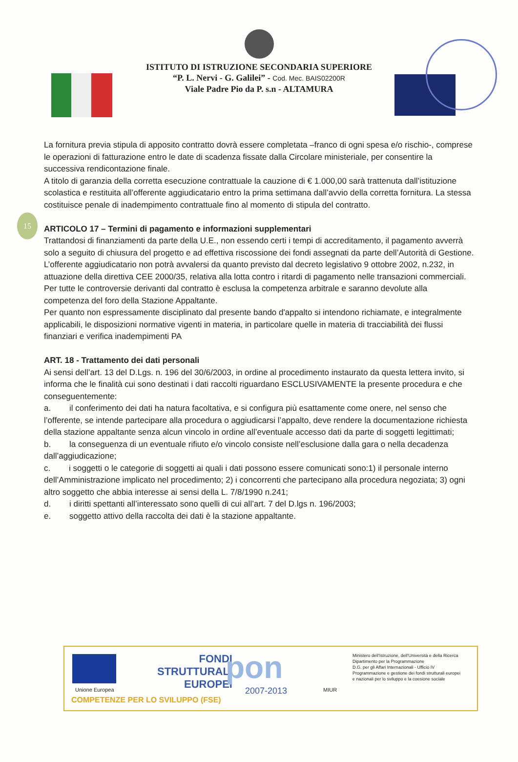ISTITUTO DI ISTRUZIONE SECONDARIA SUPERIORE
“P. L. Nervi - G. Galilei” - Cod. Mec. BAIS02200R
Viale Padre Pio da P. s.n - ALTAMURA
15
La fornitura previa stipula di apposito contratto dovrà essere completata –franco di ogni spesa e/o rischio-, comprese le operazioni di fatturazione entro le date di scadenza fissate dalla Circolare ministeriale, per consentire la successiva rendicontazione finale.
A titolo di garanzia della corretta esecuzione contrattuale la cauzione di € 1.000,00 sarà trattenuta dall’istituzione scolastica e restituita all’offerente aggiudicatario entro la prima settimana dall’avvio della corretta fornitura. La stessa costituisce penale di inadempimento contrattuale fino al momento di stipula del contratto.
ARTICOLO 17 – Termini di pagamento e informazioni supplementari
Trattandosi di finanziamenti da parte della U.E., non essendo certi i tempi di accreditamento, il pagamento avverrà solo a seguito di chiusura del progetto e ad effettiva riscossione dei fondi assegnati da parte dell’Autorità di Gestione.
L’offerente aggiudicatario non potrà avvalersi da quanto previsto dal decreto legislativo 9 ottobre 2002, n.232, in attuazione della direttiva CEE 2000/35, relativa alla lotta contro i ritardi di pagamento nelle transazioni commerciali.
Per tutte le controversie derivanti dal contratto è esclusa la competenza arbitrale e saranno devolute alla competenza del foro della Stazione Appaltante.
Per quanto non espressamente disciplinato dal presente bando d'appalto si intendono richiamate, e integralmente applicabili, le disposizioni normative vigenti in materia, in particolare quelle in materia di tracciabilità dei flussi finanziari e verifica inadempimenti PA
ART. 18 - Trattamento dei dati personali
Ai sensi dell’art. 13 del D.Lgs. n. 196 del 30/6/2003, in ordine al procedimento instaurato da questa lettera invito, si informa che le finalità cui sono destinati i dati raccolti riguardano ESCLUSIVAMENTE la presente procedura e che conseguentemente:
a. il conferimento dei dati ha natura facoltativa, e si configura più esattamente come onere, nel senso che l’offerente, se intende partecipare alla procedura o aggiudicarsi l’appalto, deve rendere la documentazione richiesta della stazione appaltante senza alcun vincolo in ordine all’eventuale accesso dati da parte di soggetti legittimati;
b. la conseguenza di un eventuale rifiuto e/o vincolo consiste nell’esclusione dalla gara o nella decadenza dall’aggiudicazione;
c. i soggetti o le categorie di soggetti ai quali i dati possono essere comunicati sono:1) il personale interno dell’Amministrazione implicato nel procedimento; 2) i concorrenti che partecipano alla procedura negoziata; 3) ogni altro soggetto che abbia interesse ai sensi della L. 7/8/1990 n.241;
d. i diritti spettanti all’interessato sono quelli di cui all’art. 7 del D.lgs n. 196/2003;
e. soggetto attivo della raccolta dei dati è la stazione appaltante.
Unione Europea
FONDI
STRUTTURALI
EUROPEI
pon
2007-2013 MIUR
Ministero dell'Istruzione, dell'Università e della Ricerca
Dipartimento per la Programmazione
D.G. per gli Affari Internazionali - Ufficio IV
Programmazione e gestione dei fondi strutturali europei
e nazionali per lo sviluppo e la coesione sociale
COMPETENZE PER LO SVILUPPO (FSE)